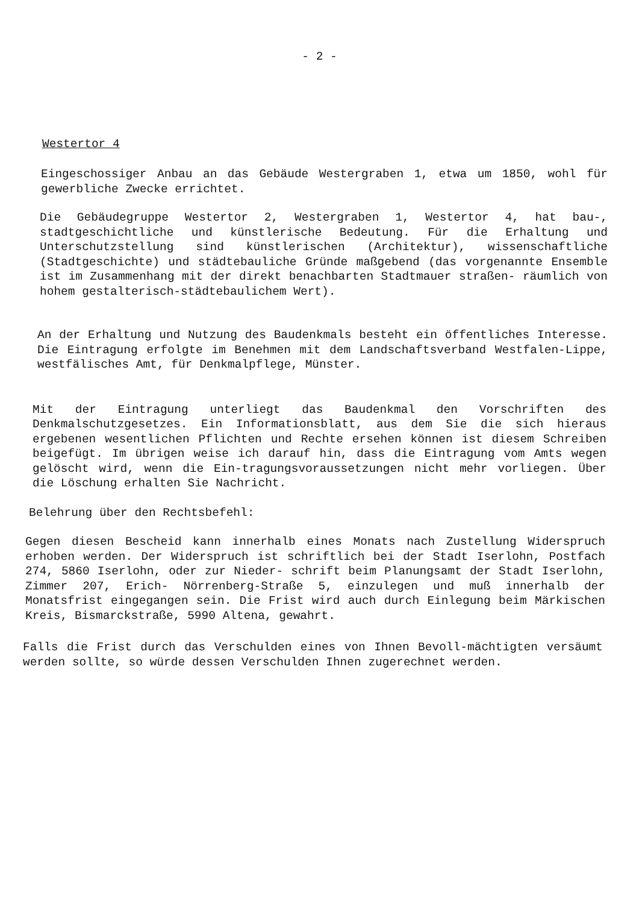- 2 -
Westertor 4
Eingeschossiger Anbau an das Gebäude Westergraben 1, etwa um 1850, wohl für gewerbliche Zwecke errichtet.
Die Gebäudegruppe Westertor 2, Westergraben 1, Westertor 4, hat bau-, stadtgeschichtliche und künstlerische Bedeutung. Für die Erhaltung und Unterschutzstellung sind künstlerischen (Architektur), wissenschaftliche (Stadtgeschichte) und städtebauliche Gründe maßgebend (das vorgenannte Ensemble ist im Zusammenhang mit der direkt benachbarten Stadtmauer straßen- räumlich von hohem gestalterisch-städtebaulichem Wert).
An der Erhaltung und Nutzung des Baudenkmals besteht ein öffentliches Interesse. Die Eintragung erfolgte im Benehmen mit dem Landschaftsverband Westfalen-Lippe, westfälisches Amt, für Denkmalpflege, Münster.
Mit der Eintragung unterliegt das Baudenkmal den Vorschriften des Denkmalschutzgesetzes. Ein Informationsblatt, aus dem Sie die sich hieraus ergebenen wesentlichen Pflichten und Rechte ersehen können ist diesem Schreiben beigefügt. Im übrigen weise ich darauf hin, dass die Eintragung vom Amts wegen gelöscht wird, wenn die Ein-tragungsvoraussetzungen nicht mehr vorliegen. Über die Löschung erhalten Sie Nachricht.
Belehrung über den Rechtsbefehl:
Gegen diesen Bescheid kann innerhalb eines Monats nach Zustellung Widerspruch erhoben werden. Der Widerspruch ist schriftlich bei der Stadt Iserlohn, Postfach 274, 5860 Iserlohn, oder zur Nieder- schrift beim Planungsamt der Stadt Iserlohn, Zimmer 207, Erich- Nörrenberg-Straße 5, einzulegen und muß innerhalb der Monatsfrist eingegangen sein. Die Frist wird auch durch Einlegung beim Märkischen Kreis, Bismarckstraße, 5990 Altena, gewahrt.
Falls die Frist durch das Verschulden eines von Ihnen Bevoll-mächtigten versäumt werden sollte, so würde dessen Verschulden Ihnen zugerechnet werden.